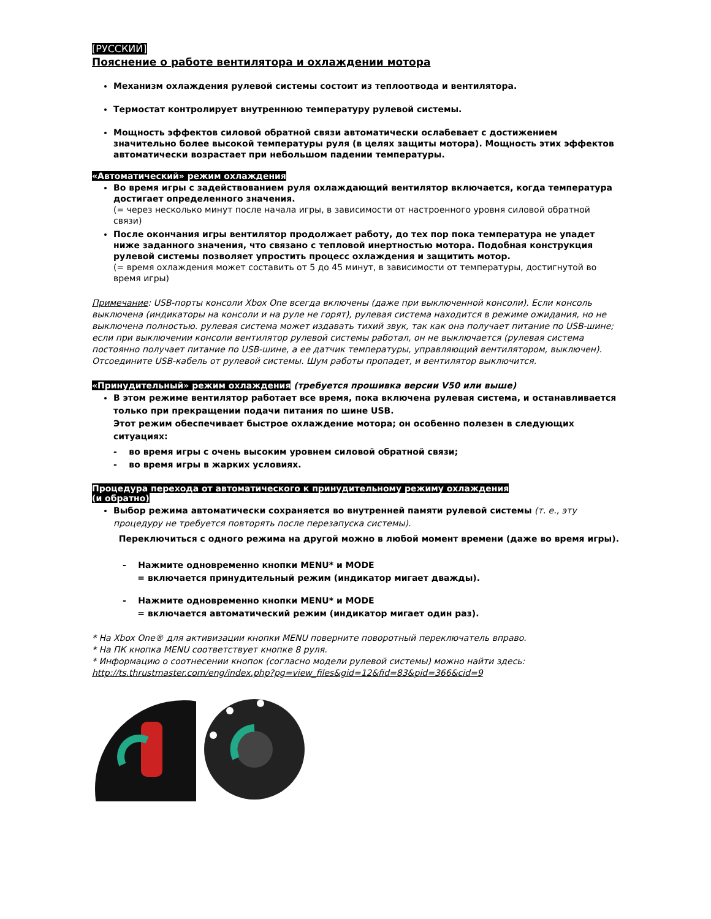[РУССКИЙ]
Пояснение о работе вентилятора и охлаждении мотора
Механизм охлаждения рулевой системы состоит из теплоотвода и вентилятора.
Термостат контролирует внутреннюю температуру рулевой системы.
Мощность эффектов силовой обратной связи автоматически ослабевает с достижением значительно более высокой температуры руля (в целях защиты мотора). Мощность этих эффектов автоматически возрастает при небольшом падении температуры.
«Автоматический» режим охлаждения
Во время игры с задействованием руля охлаждающий вентилятор включается, когда температура достигает определенного значения.
(= через несколько минут после начала игры, в зависимости от настроенного уровня силовой обратной связи)
После окончания игры вентилятор продолжает работу, до тех пор пока температура не упадет ниже заданного значения, что связано с тепловой инертностью мотора. Подобная конструкция рулевой системы позволяет упростить процесс охлаждения и защитить мотор.
(= время охлаждения может составить от 5 до 45 минут, в зависимости от температуры, достигнутой во время игры)
Примечание: USB-порты консоли Xbox One всегда включены (даже при выключенной консоли). Если консоль выключена (индикаторы на консоли и на руле не горят), рулевая система находится в режиме ожидания, но не выключена полностью. рулевая система может издавать тихий звук, так как она получает питание по USB-шине; если при выключении консоли вентилятор рулевой системы работал, он не выключается (рулевая система постоянно получает питание по USB-шине, а ее датчик температуры, управляющий вентилятором, выключен).
Отсоедините USB-кабель от рулевой системы. Шум работы пропадет, и вентилятор выключится.
«Принудительный» режим охлаждения (требуется прошивка версии V50 или выше)
В этом режиме вентилятор работает все время, пока включена рулевая система, и останавливается только при прекращении подачи питания по шине USB.
Этот режим обеспечивает быстрое охлаждение мотора; он особенно полезен в следующих ситуациях:
- во время игры с очень высоким уровнем силовой обратной связи;
- во время игры в жарких условиях.
Процедура перехода от автоматического к принудительному режиму охлаждения
(и обратно)
Выбор режима автоматически сохраняется во внутренней памяти рулевой системы (т. е., эту процедуру не требуется повторять после перезапуска системы).
Переключиться с одного режима на другой можно в любой момент времени (даже во время игры).
- Нажмите одновременно кнопки MENU* и MODE
= включается принудительный режим (индикатор мигает дважды).
- Нажмите одновременно кнопки MENU* и MODE
= включается автоматический режим (индикатор мигает один раз).
* На Xbox One® для активизации кнопки MENU поверните поворотный переключатель вправо.
* На ПК кнопка MENU соответствует кнопке 8 руля.
* Информацию о соотнесении кнопок (согласно модели рулевой системы) можно найти здесь:
http://ts.thrustmaster.com/eng/index.php?pg=view_files&gid=12&fid=83&pid=366&cid=9